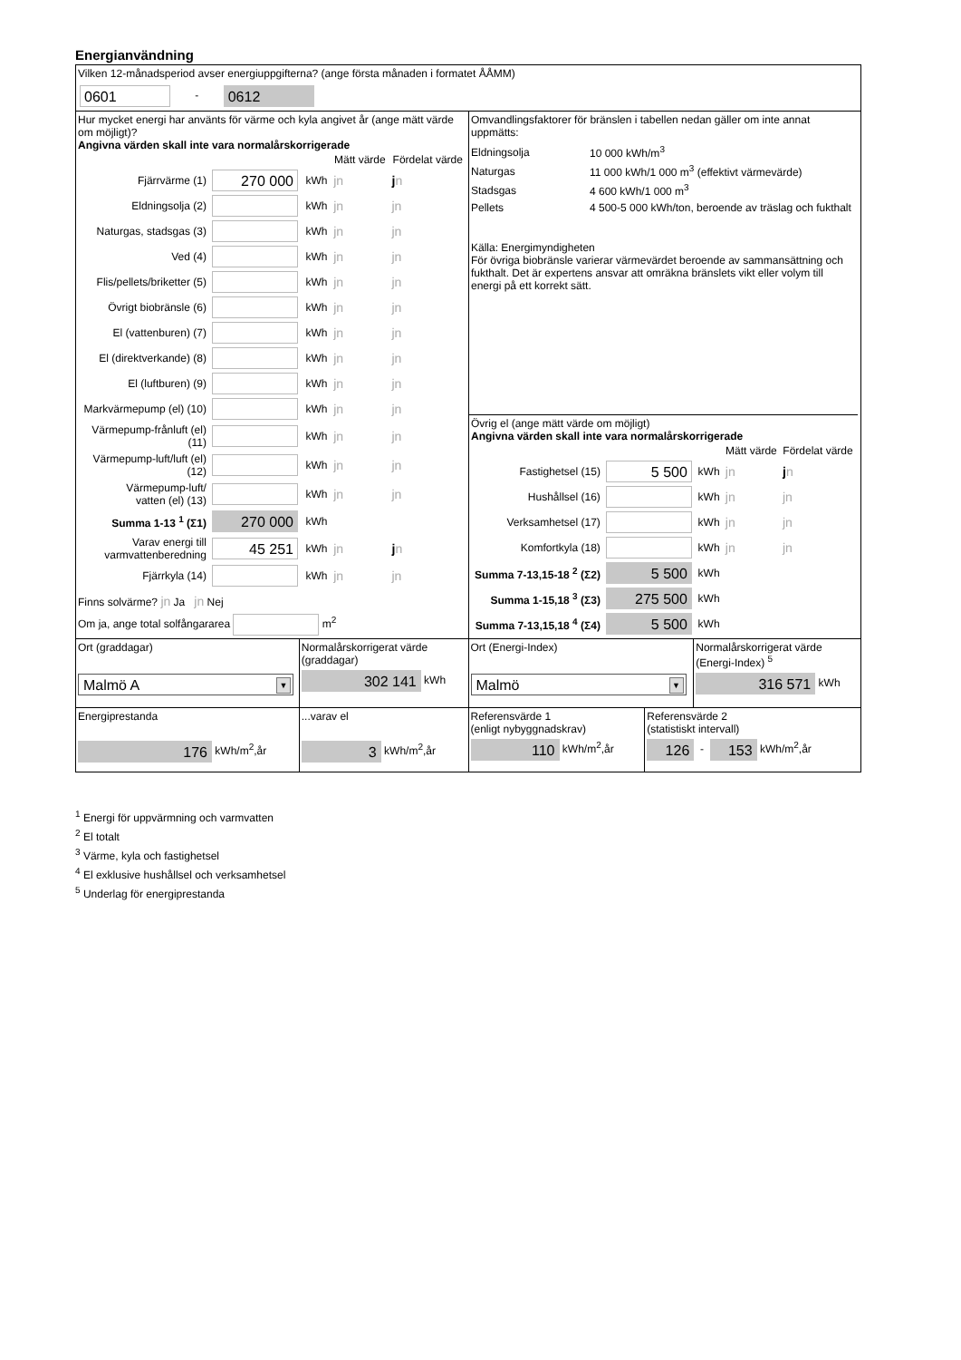Energianvändning
Vilken 12-månadsperiod avser energiuppgifterna? (ange första månaden i formatet ÅÅMM)
0601 - 0612
Hur mycket energi har använts för värme och kyla angivet år (ange mätt värde om möjligt)?
Angivna värden skall inte vara normalårskorrigerade
| | | | Mätt värde | Fördelat värde |
| Fjärrvärme (1) | 270 000 | kWh | jn | j n |
| Eldningsolja (2) | | kWh | jn | jn |
| Naturgas, stadsgas (3) | | kWh | jn | jn |
| Ved (4) | | kWh | jn | jn |
| Flis/pellets/briketter (5) | | kWh | jn | jn |
| Övrigt biobränsle (6) | | kWh | jn | jn |
| El (vattenburen) (7) | | kWh | jn | jn |
| El (direktverkande) (8) | | kWh | jn | jn |
| El (luftburen) (9) | | kWh | jn | jn |
| Markvärmepump (el) (10) | | kWh | jn | jn |
| Värmepump-frånluft (el) (11) | | kWh | jn | jn |
| Värmepump-luft/luft (el) (12) | | kWh | jn | jn |
| Värmepump-luft/ vatten (el) (13) | | kWh | jn | jn |
| Summa 1-13 <sup>1</sup> (Σ1) | 270 000 | kWh | | |
| Varav energi till varmvattenberedning | 45 251 | kWh | jn | j n |
| Fjärrkyla (14) | | kWh | jn | jn |
Finns solvärme? jn Ja jn Nej
Om ja, ange total solfångararea m<sup>2</sup>
Omvandlingsfaktorer för bränslen i tabellen nedan gäller om inte annat uppmätts:
| Eldningsolja | 10 000 kWh/m<sup>3</sup> |
| Naturgas | 11 000 kWh/1 000 m<sup>3</sup> (effektivt värmevärde) |
| Stadsgas | 4 600 kWh/1 000 m<sup>3</sup> |
| Pellets | 4 500-5 000 kWh/ton, beroende av träslag och fukthalt |
Källa: Energimyndigheten
För övriga biobränsle varierar värmevärdet beroende av sammansättning och fukthalt. Det är expertens ansvar att omräkna bränslets vikt eller volym till energi på ett korrekt sätt.
Övrig el (ange mätt värde om möjligt)
Angivna värden skall inte vara normalårskorrigerade
| | | | Mätt värde | Fördelat värde |
| Fastighetsel (15) | 5 500 | kWh | jn | j n |
| Hushållsel (16) | | kWh | jn | jn |
| Verksamhetsel (17) | | kWh | jn | jn |
| Komfortkyla (18) | | kWh | jn | jn |
| Summa 7-13,15-18 <sup>2</sup> (Σ2) | 5 500 | kWh | | |
| Summa 1-15,18 <sup>3</sup> (Σ3) | 275 500 | kWh | | |
| Summa 7-13,15,18 <sup>4</sup> (Σ4) | 5 500 | kWh | | |
Ort (graddagar)
Malmö A ▼
Normalårskorrigerat värde (graddagar)
302 141 kWh
Ort (Energi-Index)
Malmö ▼
Normalårskorrigerat värde (Energi-Index) <sup>5</sup>
316 571 kWh
Energiprestanda
176 kWh/m<sup>2</sup>,år
...varav el
3 kWh/m<sup>2</sup>,år
Referensvärde 1
(enligt nybyggnadskrav)
110 kWh/m<sup>2</sup>,år
Referensvärde 2
(statistiskt intervall)
126 - 153 kWh/m<sup>2</sup>,år
<sup>1</sup> Energi för uppvärmning och varmvatten
<sup>2</sup> El totalt
<sup>3</sup> Värme, kyla och fastighetsel
<sup>4</sup> El exklusive hushållsel och verksamhetsel
<sup>5</sup> Underlag för energiprestanda